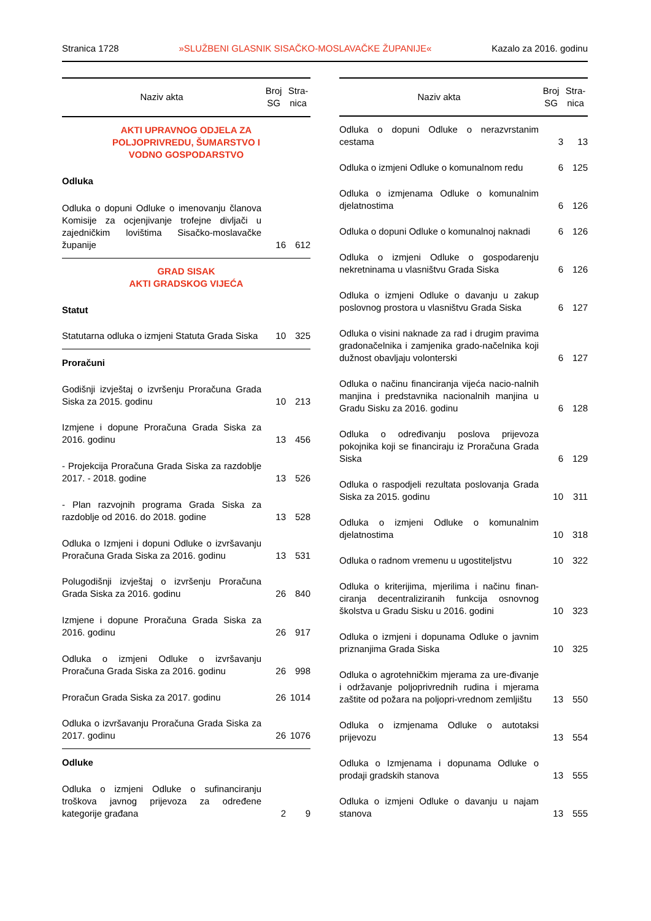Stranica 1728 »SLUŽBENI GLASNIK SISAČKO-MOSLAVAČKE ŽUPANIJE« Kazalo za 2016. godinu
| Naziv akta | Broj SG | Stra- nica |
| --- | --- | --- |
| AKTI UPRAVNOG ODJELA ZA POLJOPRIVREDU, ŠUMARSTVO I VODNO GOSPODARSTVO | | |
| Odluka | | |
| Odluka o dopuni Odluke o imenovanju članova Komisije za ocjenjivanje trofejne divljači u zajedničkim lovištima Sisačko-moslavačke županije | 16 | 612 |
| GRAD SISAK AKTI GRADSKOG VIJEĆA | | |
| Statut | | |
| Statutarna odluka o izmjeni Statuta Grada Siska | 10 | 325 |
| Proračuni | | |
| Godišnji izvještaj o izvršenju Proračuna Grada Siska za 2015. godinu | 10 | 213 |
| Izmjene i dopune Proračuna Grada Siska za 2016. godinu | 13 | 456 |
| - Projekcija Proračuna Grada Siska za razdoblje 2017. - 2018. godine | 13 | 526 |
| - Plan razvojnih programa Grada Siska za razdoblje od 2016. do 2018. godine | 13 | 528 |
| Odluka o Izmjeni i dopuni Odluke o izvršavanju Proračuna Grada Siska za 2016. godinu | 13 | 531 |
| Polugodišnji izvještaj o izvršenju Proračuna Grada Siska za 2016. godinu | 26 | 840 |
| Izmjene i dopune Proračuna Grada Siska za 2016. godinu | 26 | 917 |
| Odluka o izmjeni Odluke o izvršavanju Proračuna Grada Siska za 2016. godinu | 26 | 998 |
| Proračun Grada Siska za 2017. godinu | 26 | 1014 |
| Odluka o izvršavanju Proračuna Grada Siska za 2017. godinu | 26 | 1076 |
| Odluke | | |
| Odluka o izmjeni Odluke o sufinanciranju troškova javnog prijevoza za određene kategorije građana | 2 | 9 |
| Naziv akta | Broj SG | Stra- nica |
| --- | --- | --- |
| Odluka o dopuni Odluke o nerazvrstanim cestama | 3 | 13 |
| Odluka o izmjeni Odluke o komunalnom redu | 6 | 125 |
| Odluka o izmjenama Odluke o komunalnim djelatnostima | 6 | 126 |
| Odluka o dopuni Odluke o komunalnoj naknadi | 6 | 126 |
| Odluka o izmjeni Odluke o gospodarenju nekretninama u vlasništvu Grada Siska | 6 | 126 |
| Odluka o izmjeni Odluke o davanju u zakup poslovnog prostora u vlasništvu Grada Siska | 6 | 127 |
| Odluka o visini naknade za rad i drugim pravima gradonačelnika i zamjenika grado-načelnika koji dužnost obavljaju volonterski | 6 | 127 |
| Odluka o načinu financiranja vijeća nacio-nalnih manjina i predstavnika nacionalnih manjina u Gradu Sisku za 2016. godinu | 6 | 128 |
| Odluka o određivanju poslova prijevoza pokojnika koji se financiraju iz Proračuna Grada Siska | 6 | 129 |
| Odluka o raspodjeli rezultata poslovanja Grada Siska za 2015. godinu | 10 | 311 |
| Odluka o izmjeni Odluke o komunalnim djelatnostima | 10 | 318 |
| Odluka o radnom vremenu u ugostiteljstvu | 10 | 322 |
| Odluka o kriterijima, mjerilima i načinu finan-ciranja decentraliziranih funkcija osnovnog školstva u Gradu Sisku u 2016. godini | 10 | 323 |
| Odluka o izmjeni i dopunama Odluke o javnim priznanjima Grada Siska | 10 | 325 |
| Odluka o agrotehničkim mjerama za ure-đivanje i održavanje poljoprivrednih rudina i mjerama zaštite od požara na poljopri-vrednom zemljištu | 13 | 550 |
| Odluka o izmjenama Odluke o autotaksi prijevozu | 13 | 554 |
| Odluka o Izmjenama i dopunama Odluke o prodaji gradskih stanova | 13 | 555 |
| Odluka o izmjeni Odluke o davanju u najam stanova | 13 | 555 |